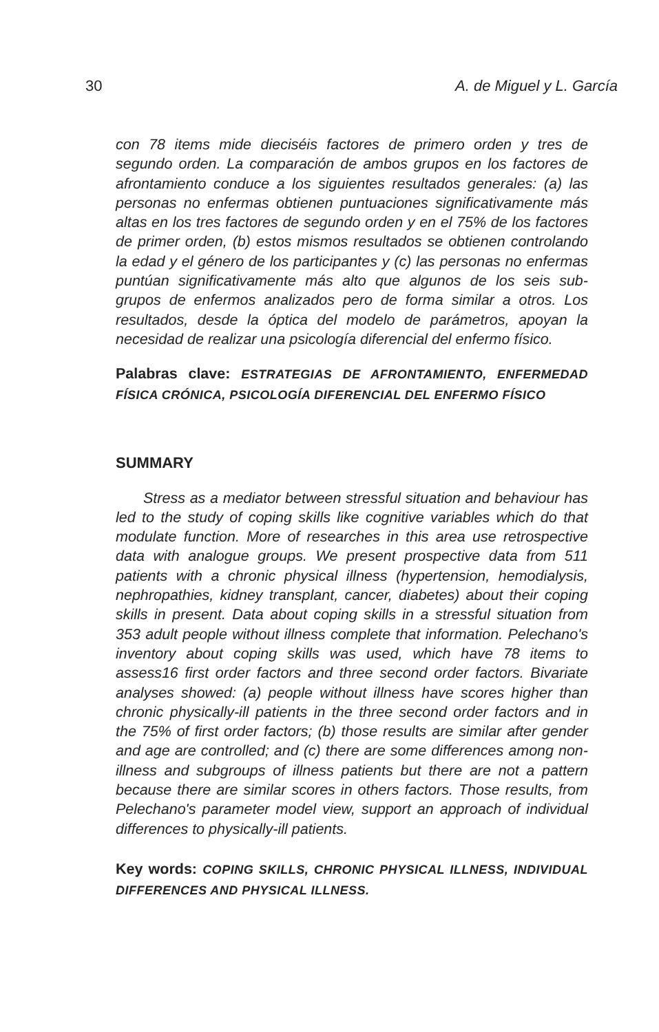30 A. de Miguel y L. García
con 78 items mide dieciséis factores de primero orden y tres de segundo orden. La comparación de ambos grupos en los factores de afrontamiento conduce a los siguientes resultados generales: (a) las personas no enfermas obtienen puntuaciones significativamente más altas en los tres factores de segundo orden y en el 75% de los factores de primer orden, (b) estos mismos resultados se obtienen controlando la edad y el género de los participantes y (c) las personas no enfermas puntúan significativamente más alto que algunos de los seis sub-grupos de enfermos analizados pero de forma similar a otros. Los resultados, desde la óptica del modelo de parámetros, apoyan la necesidad de realizar una psicología diferencial del enfermo físico.
Palabras clave: ESTRATEGIAS DE AFRONTAMIENTO, ENFERMEDAD FÍSICA CRÓNICA, PSICOLOGÍA DIFERENCIAL DEL ENFERMO FÍSICO
SUMMARY
Stress as a mediator between stressful situation and behaviour has led to the study of coping skills like cognitive variables which do that modulate function. More of researches in this area use retrospective data with analogue groups. We present prospective data from 511 patients with a chronic physical illness (hypertension, hemodialysis, nephropathies, kidney transplant, cancer, diabetes) about their coping skills in present. Data about coping skills in a stressful situation from 353 adult people without illness complete that information. Pelechano's inventory about coping skills was used, which have 78 items to assess16 first order factors and three second order factors. Bivariate analyses showed: (a) people without illness have scores higher than chronic physically-ill patients in the three second order factors and in the 75% of first order factors; (b) those results are similar after gender and age are controlled; and (c) there are some differences among non-illness and subgroups of illness patients but there are not a pattern because there are similar scores in others factors. Those results, from Pelechano's parameter model view, support an approach of individual differences to physically-ill patients.
Key words: COPING SKILLS, CHRONIC PHYSICAL ILLNESS, INDIVIDUAL DIFFERENCES AND PHYSICAL ILLNESS.